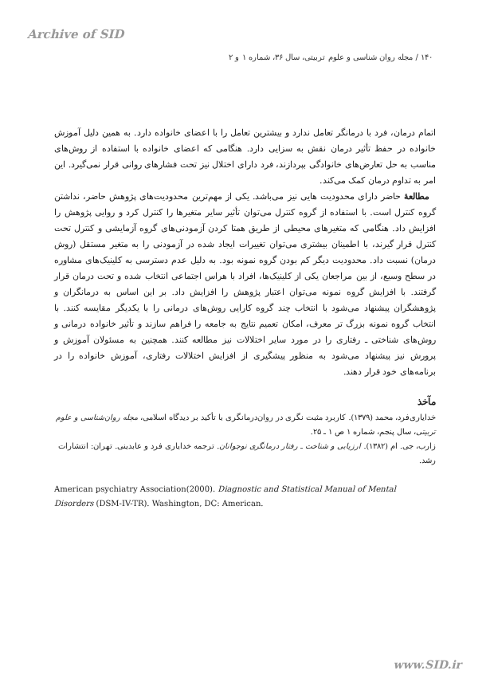Archive of SID
۱۴۰ / مجله روان شناسی و علوم تربیتی، سال ۳۶، شماره ۱ و ۲
اتمام درمان، فرد با درمانگر تعامل ندارد و بیشترین تعامل را با اعضای خانواده دارد. به همین دلیل آموزش خانواده در حفظ تأثیر درمان نقش به سزایی دارد. هنگامی که اعضای خانواده با استفاده از روش‌های مناسب به حل تعارض‌های خانوادگی بپردازند، فرد دارای اختلال نیز تحت فشارهای روانی قرار نمی‌گیرد. این امر به تداوم درمان کمک می‌کند.
مطالعهٔ حاضر دارای محدودیت هایی نیز می‌باشد. یکی از مهم‌ترین محدودیت‌های پژوهش حاضر، نداشتن گروه کنترل است. با استفاده از گروه کنترل می‌توان تأثیر سایر متغیرها را کنترل کرد و روایی پژوهش را افزایش داد. هنگامی که متغیرهای محیطی از طریق همتا کردن آزمودنی‌های گروه آزمایشی و کنترل تحت کنترل قرار گیرند، با اطمینان بیشتری می‌توان تغییرات ایجاد شده در آزمودنی را به متغیر مستقل (روش درمان) نسبت داد. محدودیت دیگر کم بودن گروه نمونه بود. به دلیل عدم دسترسی به کلینیک‌های مشاوره در سطح وسیع، از بین مراجعان یکی از کلینیک‌ها، افراد با هراس اجتماعی انتخاب شده و تحت درمان قرار گرفتند. با افزایش گروه نمونه می‌توان اعتبار پژوهش را افزایش داد. بر این اساس به درمانگران و پژوهشگران پیشنهاد می‌شود با انتخاب چند گروه کارایی روش‌های درمانی را با یکدیگر مقایسه کنند. با انتخاب گروه نمونه بزرگ تر معرف، امکان تعمیم نتایج به جامعه را فراهم سازند و تأثیر خانواده درمانی و روش‌های شناختی ـ رفتاری را در مورد سایر اختلالات نیز مطالعه کنند. همچنین به مسئولان آموزش و پرورش نیز پیشنهاد می‌شود به منظور پیشگیری از افزایش اختلالات رفتاری، آموزش خانواده را در برنامه‌های خود قرار دهند.
مآخذ
خدایاری‌فرد، محمد (۱۳۷۹). کاربرد مثبت نگری در روان‌درمانگری با تأکید بر دیدگاه اسلامی، مجله روان‌شناسی و علوم تربیتی، سال پنجم، شماره ۱ ص ۱ ـ ۲۵.
زارب، جی. ام (۱۳۸۲). ارزیابی و شناخت ـ رفتار درمانگری نوجوانان. ترجمه خدایاری فرد و عابدینی. تهران: انتشارات رشد.
American psychiatry Association(2000). Diagnostic and Statistical Manual of Mental Disorders (DSM-IV-TR). Washington, DC: American.
www.SID.ir